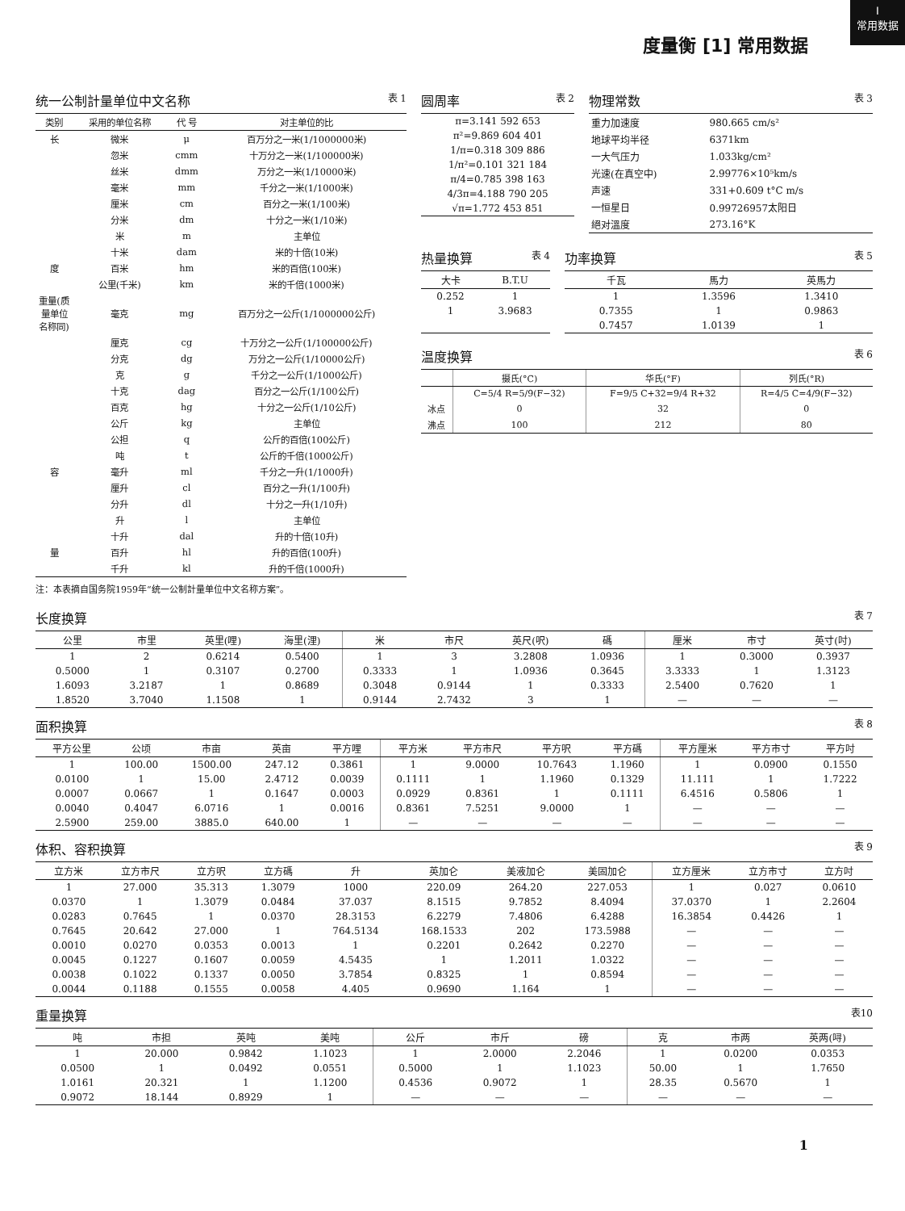Ⅰ
常用数据
度量衡 [1] 常用数据
统一公制計量单位中文名称 表 1
| 类别 | 采用的单位名称 | 代 号 | 对主单位的比 |
| --- | --- | --- | --- |
| 长 | 微米 | μ | 百万分之一米(1/1000000米) |
| | 忽米 | cmm | 十万分之一米(1/100000米) |
| | 丝米 | dmm | 万分之一米(1/10000米) |
| | 毫米 | mm | 千分之一米(1/1000米) |
| | 厘米 | cm | 百分之一米(1/100米) |
| | 分米 | dm | 十分之一米(1/10米) |
| | 米 | m | 主单位 |
| | 十米 | dam | 米的十倍(10米) |
| 度 | 百米 | hm | 米的百倍(100米) |
| | 公里(千米) | km | 米的千倍(1000米) |
| 重量(质量单位名称同) | 毫克 | mg | 百万分之一公斤(1/1000000公斤) |
| | 厘克 | cg | 十万分之一公斤(1/100000公斤) |
| | 分克 | dg | 万分之一公斤(1/10000公斤) |
| | 克 | g | 千分之一公斤(1/1000公斤) |
| | 十克 | dag | 百分之一公斤(1/100公斤) |
| | 百克 | hg | 十分之一公斤(1/10公斤) |
| | 公斤 | kg | 主单位 |
| | 公担 | q | 公斤的百倍(100公斤) |
| | 吨 | t | 公斤的千倍(1000公斤) |
| 容 | 毫升 | ml | 千分之一升(1/1000升) |
| | 厘升 | cl | 百分之一升(1/100升) |
| | 分升 | dl | 十分之一升(1/10升) |
| | 升 | l | 主单位 |
| | 十升 | dal | 升的十倍(10升) |
| 量 | 百升 | hl | 升的百倍(100升) |
| | 千升 | kl | 升的千倍(1000升) |
注：本表摘自国务院1959年“统一公制計量单位中文名称方案”。
圆周率 表 2
| π=3.141 592 653 |
| π²=9.869 604 401 |
| 1/π=0.318 309 886 |
| 1/π²=0.101 321 184 |
| π/4=0.785 398 163 |
| 4/3π=4.188 790 205 |
| √π=1.772 453 851 |
物理常数 表 3
| 重力加速度 | 980.665 cm/s² |
| 地球平均半径 | 6371km |
| 一大气压力 | 1.033kg/cm² |
| 光速(在真空中) | 2.99776×10⁵km/s |
| 声速 | 331+0.609 t°C m/s |
| 一恒星日 | 0.99726957太阳日 |
| 絕对溫度 | 273.16°K |
热量换算 表 4
| 大卡 | B.T.U |
| --- | --- |
| 0.252 | 1 |
| 1 | 3.9683 |
功率换算 表 5
| 千瓦 | 馬力 | 英馬力 |
| --- | --- | --- |
| 1 | 1.3596 | 1.3410 |
| 0.7355 | 1 | 0.9863 |
| 0.7457 | 1.0139 | 1 |
温度换算 表 6
| | 摄氏(°C) | 华氏(°F) | 列氏(°R) |
| --- | --- | --- | --- |
| | C=5/4 R=5/9(F−32) | F=9/5 C+32=9/4 R+32 | R=4/5 C=4/9(F−32) |
| 冰点 | 0 | 32 | 0 |
| 沸点 | 100 | 212 | 80 |
长度换算 表 7
| 公里 | 市里 | 英里(哩) | 海里(浬) | 米 | 市尺 | 英尺(呎) | 碼 | 厘米 | 市寸 | 英寸(吋) |
| --- | --- | --- | --- | --- | --- | --- | --- | --- | --- | --- |
| 1 | 2 | 0.6214 | 0.5400 | 1 | 3 | 3.2808 | 1.0936 | 1 | 0.3000 | 0.3937 |
| 0.5000 | 1 | 0.3107 | 0.2700 | 0.3333 | 1 | 1.0936 | 0.3645 | 3.3333 | 1 | 1.3123 |
| 1.6093 | 3.2187 | 1 | 0.8689 | 0.3048 | 0.9144 | 1 | 0.3333 | 2.5400 | 0.7620 | 1 |
| 1.8520 | 3.7040 | 1.1508 | 1 | 0.9144 | 2.7432 | 3 | 1 | — | — | — |
面积换算 表 8
| 平方公里 | 公顷 | 市亩 | 英亩 | 平方哩 | 平方米 | 平方市尺 | 平方呎 | 平方碼 | 平方厘米 | 平方市寸 | 平方吋 |
| --- | --- | --- | --- | --- | --- | --- | --- | --- | --- | --- | --- |
| 1 | 100.00 | 1500.00 | 247.12 | 0.3861 | 1 | 9.0000 | 10.7643 | 1.1960 | 1 | 0.0900 | 0.1550 |
| 0.0100 | 1 | 15.00 | 2.4712 | 0.0039 | 0.1111 | 1 | 1.1960 | 0.1329 | 11.111 | 1 | 1.7222 |
| 0.0007 | 0.0667 | 1 | 0.1647 | 0.0003 | 0.0929 | 0.8361 | 1 | 0.1111 | 6.4516 | 0.5806 | 1 |
| 0.0040 | 0.4047 | 6.0716 | 1 | 0.0016 | 0.8361 | 7.5251 | 9.0000 | 1 | — | — | — |
| 2.5900 | 259.00 | 3885.0 | 640.00 | 1 | — | — | — | — | — | — | — |
体积、容积换算 表 9
| 立方米 | 立方市尺 | 立方呎 | 立方碼 | 升 | 英加仑 | 美液加仑 | 美固加仑 | 立方厘米 | 立方市寸 | 立方吋 |
| --- | --- | --- | --- | --- | --- | --- | --- | --- | --- | --- |
| 1 | 27.000 | 35.313 | 1.3079 | 1000 | 220.09 | 264.20 | 227.053 | 1 | 0.027 | 0.0610 |
| 0.0370 | 1 | 1.3079 | 0.0484 | 37.037 | 8.1515 | 9.7852 | 8.4094 | 37.0370 | 1 | 2.2604 |
| 0.0283 | 0.7645 | 1 | 0.0370 | 28.3153 | 6.2279 | 7.4806 | 6.4288 | 16.3854 | 0.4426 | 1 |
| 0.7645 | 20.642 | 27.000 | 1 | 764.5134 | 168.1533 | 202 | 173.5988 | — | — | — |
| 0.0010 | 0.0270 | 0.0353 | 0.0013 | 1 | 0.2201 | 0.2642 | 0.2270 | — | — | — |
| 0.0045 | 0.1227 | 0.1607 | 0.0059 | 4.5435 | 1 | 1.2011 | 1.0322 | — | — | — |
| 0.0038 | 0.1022 | 0.1337 | 0.0050 | 3.7854 | 0.8325 | 1 | 0.8594 | — | — | — |
| 0.0044 | 0.1188 | 0.1555 | 0.0058 | 4.405 | 0.9690 | 1.164 | 1 | — | — | — |
重量换算 表10
| 吨 | 市担 | 英吨 | 美吨 | 公斤 | 市斤 | 磅 | 克 | 市两 | 英两(㖊) |
| --- | --- | --- | --- | --- | --- | --- | --- | --- | --- |
| 1 | 20.000 | 0.9842 | 1.1023 | 1 | 2.0000 | 2.2046 | 1 | 0.0200 | 0.0353 |
| 0.0500 | 1 | 0.0492 | 0.0551 | 0.5000 | 1 | 1.1023 | 50.00 | 1 | 1.7650 |
| 1.0161 | 20.321 | 1 | 1.1200 | 0.4536 | 0.9072 | 1 | 28.35 | 0.5670 | 1 |
| 0.9072 | 18.144 | 0.8929 | 1 | — | — | — | — | — | — |
1